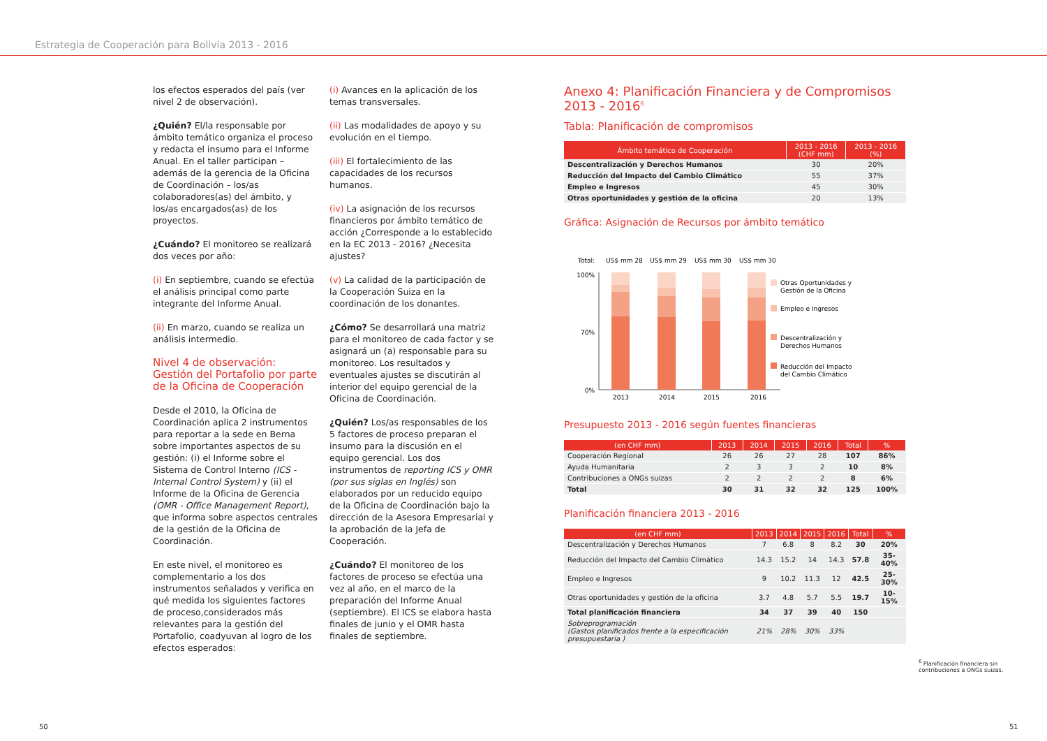Estrategia de Cooperación para Bolivia 2013 - 2016
los efectos esperados del país (ver nivel 2 de observación).
¿Quién? El/la responsable por ámbito temático organiza el proceso y redacta el insumo para el Informe Anual. En el taller participan – además de la gerencia de la Oficina de Coordinación – los/as colaboradores(as) del ámbito, y los/as encargados(as) de los proyectos.
¿Cuándo? El monitoreo se realizará dos veces por año:
(i) En septiembre, cuando se efectúa el análisis principal como parte integrante del Informe Anual.
(ii) En marzo, cuando se realiza un análisis intermedio.
Nivel 4 de observación: Gestión del Portafolio por parte de la Oficina de Cooperación
Desde el 2010, la Oficina de Coordinación aplica 2 instrumentos para reportar a la sede en Berna sobre importantes aspectos de su gestión: (i) el Informe sobre el Sistema de Control Interno (ICS - Internal Control System) y (ii) el Informe de la Oficina de Gerencia (OMR - Office Management Report), que informa sobre aspectos centrales de la gestión de la Oficina de Coordinación.
En este nivel, el monitoreo es complementario a los dos instrumentos señalados y verifica en qué medida los siguientes factores de proceso,considerados más relevantes para la gestión del Portafolio, coadyuvan al logro de los efectos esperados:
(i) Avances en la aplicación de los temas transversales.
(ii) Las modalidades de apoyo y su evolución en el tiempo.
(iii) El fortalecimiento de las capacidades de los recursos humanos.
(iv) La asignación de los recursos financieros por ámbito temático de acción ¿Corresponde a lo establecido en la EC 2013 - 2016? ¿Necesita ajustes?
(v) La calidad de la participación de la Cooperación Suiza en la coordinación de los donantes.
¿Cómo? Se desarrollará una matriz para el monitoreo de cada factor y se asignará un (a) responsable para su monitoreo. Los resultados y eventuales ajustes se discutirán al interior del equipo gerencial de la Oficina de Coordinación.
¿Quién? Los/as responsables de los 5 factores de proceso preparan el insumo para la discusión en el equipo gerencial. Los dos instrumentos de reporting ICS y OMR (por sus siglas en Inglés) son elaborados por un reducido equipo de la Oficina de Coordinación bajo la dirección de la Asesora Empresarial y la aprobación de la Jefa de Cooperación.
¿Cuándo? El monitoreo de los factores de proceso se efectúa una vez al año, en el marco de la preparación del Informe Anual (septiembre). El ICS se elabora hasta finales de junio y el OMR hasta finales de septiembre.
Anexo 4: Planificación Financiera y de Compromisos 2013 - 2016<sup>6</sup>
Tabla: Planificación de compromisos
| Ámbito temático de Cooperación | 2013 - 2016 (CHF mm) | 2013 - 2016 (%) |
| --- | --- | --- |
| Descentralización y Derechos Humanos | 30 | 20% |
| Reducción del Impacto del Cambio Climático | 55 | 37% |
| Empleo e Ingresos | 45 | 30% |
| Otras oportunidades y gestión de la oficina | 20 | 13% |
Gráfica: Asignación de Recursos por ámbito temático
Total:
US$ mm 28
US$ mm 29
US$ mm 30
US$ mm 30
100%
70%
0%
2013
2014
2015
2016
Otras Oportunidades y
Gestión de la Oficina
Empleo e Ingresos
Descentralización y
Derechos Humanos
Reducción del Impacto
del Cambio Climático
Presupuesto 2013 - 2016 según fuentes financieras
| (en CHF mm) | 2013 | 2014 | 2015 | 2016 | Total | % |
| --- | --- | --- | --- | --- | --- | --- |
| Cooperación Regional | 26 | 26 | 27 | 28 | 107 | 86% |
| Ayuda Humanitaria | 2 | 3 | 3 | 2 | 10 | 8% |
| Contribuciones a ONGs suizas | 2 | 2 | 2 | 2 | 8 | 6% |
| Total | 30 | 31 | 32 | 32 | 125 | 100% |
Planificación financiera 2013 - 2016
| (en CHF mm) | 2013 | 2014 | 2015 | 2016 | Total | % |
| --- | --- | --- | --- | --- | --- | --- |
| Descentralización y Derechos Humanos | 7 | 6.8 | 8 | 8.2 | 30 | 20% |
| Reducción del Impacto del Cambio Climático | 14.3 | 15.2 | 14 | 14.3 | 57.8 | 35-40% |
| Empleo e Ingresos | 9 | 10.2 | 11.3 | 12 | 42.5 | 25-30% |
| Otras oportunidades y gestión de la oficina | 3.7 | 4.8 | 5.7 | 5.5 | 19.7 | 10-15% |
| Total planificación financiera | 34 | 37 | 39 | 40 | 150 | |
| Sobreprogramación (Gastos planificados frente a la especificación presupuestaria ) | 21% | 28% | 30% | 33% | | |
<sup>6</sup> Planificación financiera sin contribuciones a ONGs suizas.
50 51